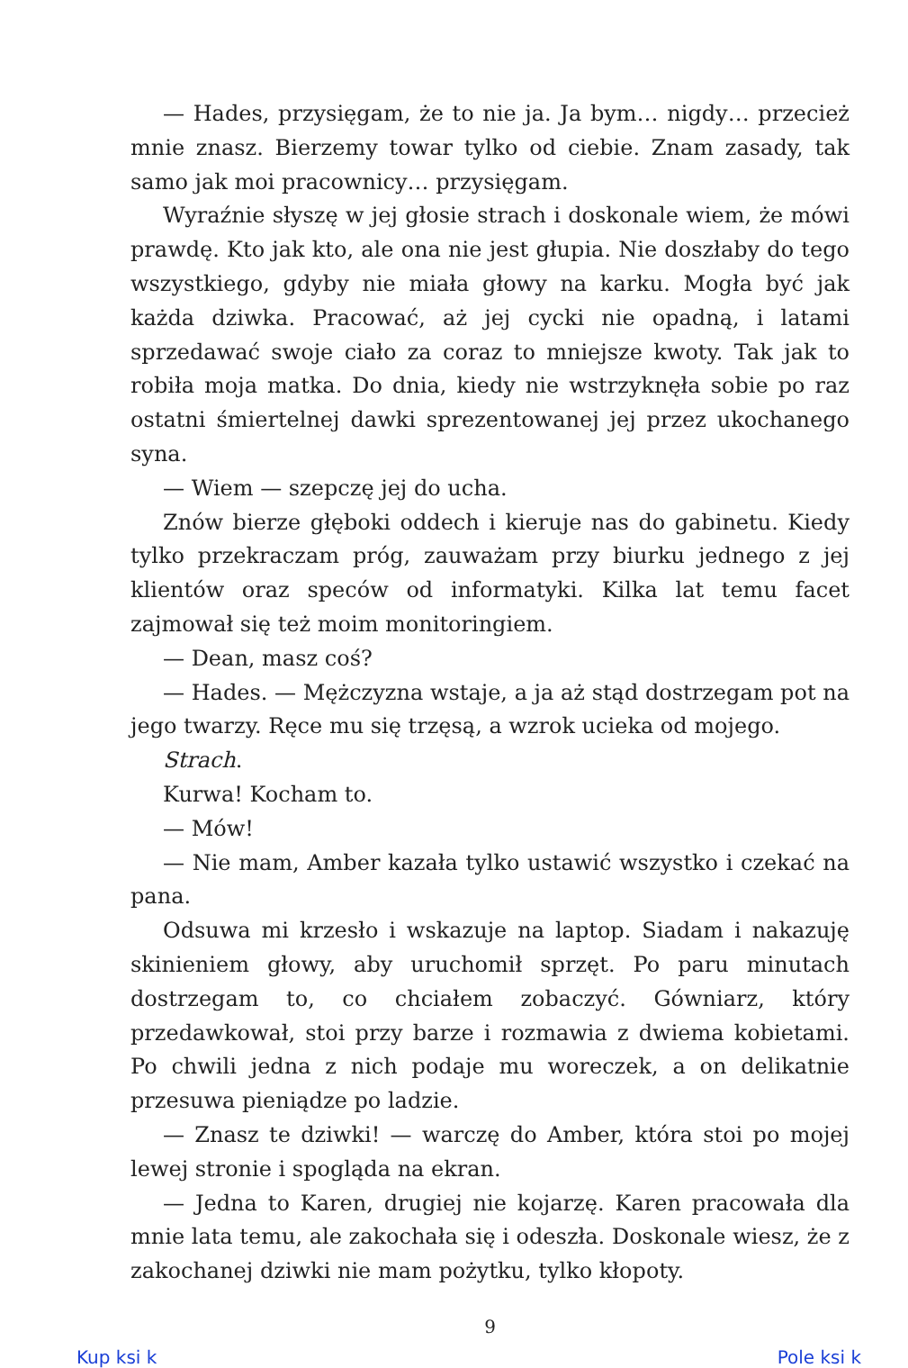— Hades, przysięgam, że to nie ja. Ja bym… nigdy… przecież mnie znasz. Bierzemy towar tylko od ciebie. Znam zasady, tak samo jak moi pracownicy… przysięgam.
Wyraźnie słyszę w jej głosie strach i doskonale wiem, że mówi prawdę. Kto jak kto, ale ona nie jest głupia. Nie doszłaby do tego wszystkiego, gdyby nie miała głowy na karku. Mogła być jak każda dziwka. Pracować, aż jej cycki nie opadną, i latami sprzedawać swoje ciało za coraz to mniejsze kwoty. Tak jak to robiła moja matka. Do dnia, kiedy nie wstrzyknęła sobie po raz ostatni śmiertelnej dawki sprezentowanej jej przez ukochanego syna.
— Wiem — szepczę jej do ucha.
Znów bierze głęboki oddech i kieruje nas do gabinetu. Kiedy tylko przekraczam próg, zauważam przy biurku jednego z jej klientów oraz speców od informatyki. Kilka lat temu facet zajmował się też moim monitoringiem.
— Dean, masz coś?
— Hades. — Mężczyzna wstaje, a ja aż stąd dostrzegam pot na jego twarzy. Ręce mu się trzęsą, a wzrok ucieka od mojego.
Strach.
Kurwa! Kocham to.
— Mów!
— Nie mam, Amber kazała tylko ustawić wszystko i czekać na pana.
Odsuwa mi krzesło i wskazuje na laptop. Siadam i nakazuję skinieniem głowy, aby uruchomił sprzęt. Po paru minutach dostrzegam to, co chciałem zobaczyć. Gówniarz, który przedawkował, stoi przy barze i rozmawia z dwiema kobietami. Po chwili jedna z nich podaje mu woreczek, a on delikatnie przesuwa pieniądze po ladzie.
— Znasz te dziwki! — warczę do Amber, która stoi po mojej lewej stronie i spogląda na ekran.
— Jedna to Karen, drugiej nie kojarzę. Karen pracowała dla mnie lata temu, ale zakochała się i odeszła. Doskonale wiesz, że z zakochanej dziwki nie mam pożytku, tylko kłopoty.
9
Kup ksi k Pole ksi k